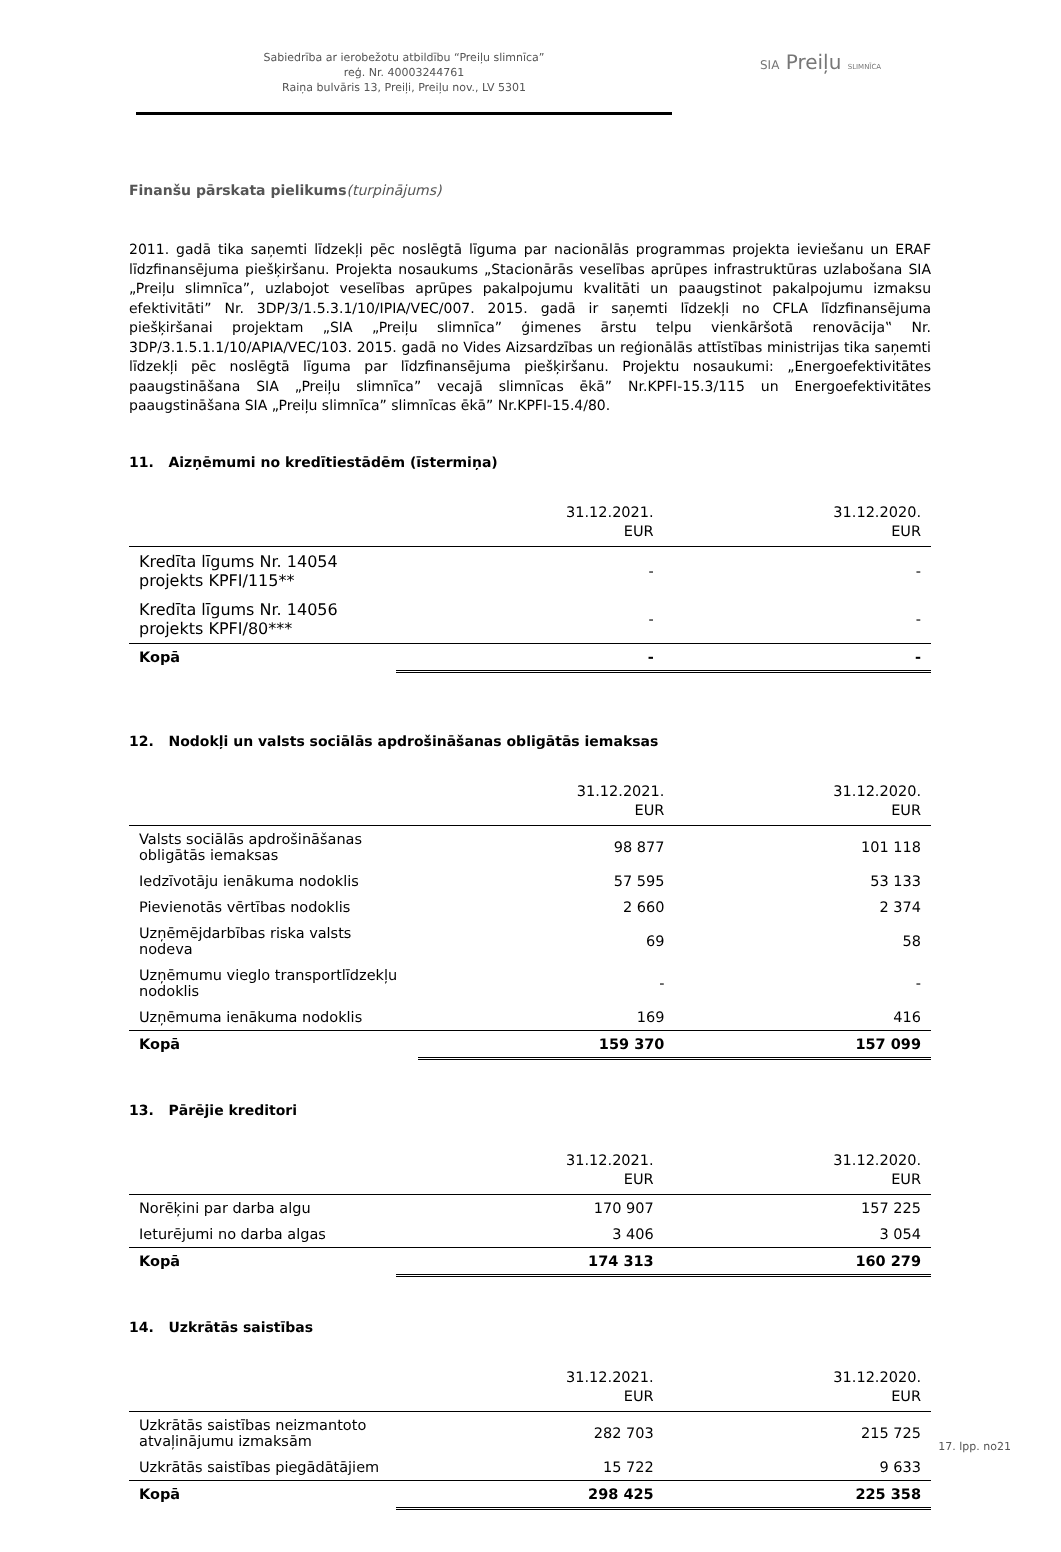Sabiedrība ar ierobežotu atbildību “Preiļu slimnīca”
reģ. Nr. 40003244761
Raiņa bulvāris 13, Preiļi, Preiļu nov., LV 5301
SIA Preiļu SLIMNĪCA
Finanšu pārskata pielikums(turpinājums)
2011. gadā tika saņemti līdzekļi pēc noslēgtā līguma par nacionālās programmas projekta ieviešanu un ERAF līdzfinansējuma piešķiršanu. Projekta nosaukums „Stacionārās veselības aprūpes infrastruktūras uzlabošana SIA „Preiļu slimnīca”, uzlabojot veselības aprūpes pakalpojumu kvalitāti un paaugstinot pakalpojumu izmaksu efektivitāti” Nr. 3DP/3/1.5.3.1/10/IPIA/VEC/007. 2015. gadā ir saņemti līdzekļi no CFLA līdzfinansējuma piešķiršanai projektam „SIA „Preiļu slimnīca” ģimenes ārstu telpu vienkāršotā renovācija‟ Nr. 3DP/3.1.5.1.1/10/APIA/VEC/103. 2015. gadā no Vides Aizsardzības un reģionālās attīstības ministrijas tika saņemti līdzekļi pēc noslēgtā līguma par līdzfinansējuma piešķiršanu. Projektu nosaukumi: „Energoefektivitātes paaugstināšana SIA „Preiļu slimnīca” vecajā slimnīcas ēkā” Nr.KPFI-15.3/115 un Energoefektivitātes paaugstināšana SIA „Preiļu slimnīca” slimnīcas ēkā” Nr.KPFI-15.4/80.
11. Aizņēmumi no kredītiestādēm (īstermiņa)
| | 31.12.2021. EUR | 31.12.2020. EUR |
| --- | --- | --- |
| Kredīta līgums Nr. 14054 projekts KPFI/115** | - | - |
| Kredīta līgums Nr. 14056 projekts KPFI/80*** | - | - |
| Kopā | - | - |
12. Nodokļi un valsts sociālās apdrošināšanas obligātās iemaksas
| | 31.12.2021. EUR | 31.12.2020. EUR |
| --- | --- | --- |
| Valsts sociālās apdrošināšanas obligātās iemaksas | 98 877 | 101 118 |
| Iedzīvotāju ienākuma nodoklis | 57 595 | 53 133 |
| Pievienotās vērtības nodoklis | 2 660 | 2 374 |
| Uzņēmējdarbības riska valsts nodeva | 69 | 58 |
| Uzņēmumu vieglo transportlīdzekļu nodoklis | - | - |
| Uzņēmuma ienākuma nodoklis | 169 | 416 |
| Kopā | 159 370 | 157 099 |
13. Pārējie kreditori
| | 31.12.2021. EUR | 31.12.2020. EUR |
| --- | --- | --- |
| Norēķini par darba algu | 170 907 | 157 225 |
| Ieturējumi no darba algas | 3 406 | 3 054 |
| Kopā | 174 313 | 160 279 |
14. Uzkrātās saistības
| | 31.12.2021. EUR | 31.12.2020. EUR |
| --- | --- | --- |
| Uzkrātās saistības neizmantoto atvaļinājumu izmaksām | 282 703 | 215 725 |
| Uzkrātās saistības piegādātājiem | 15 722 | 9 633 |
| Kopā | 298 425 | 225 358 |
17. lpp. no21